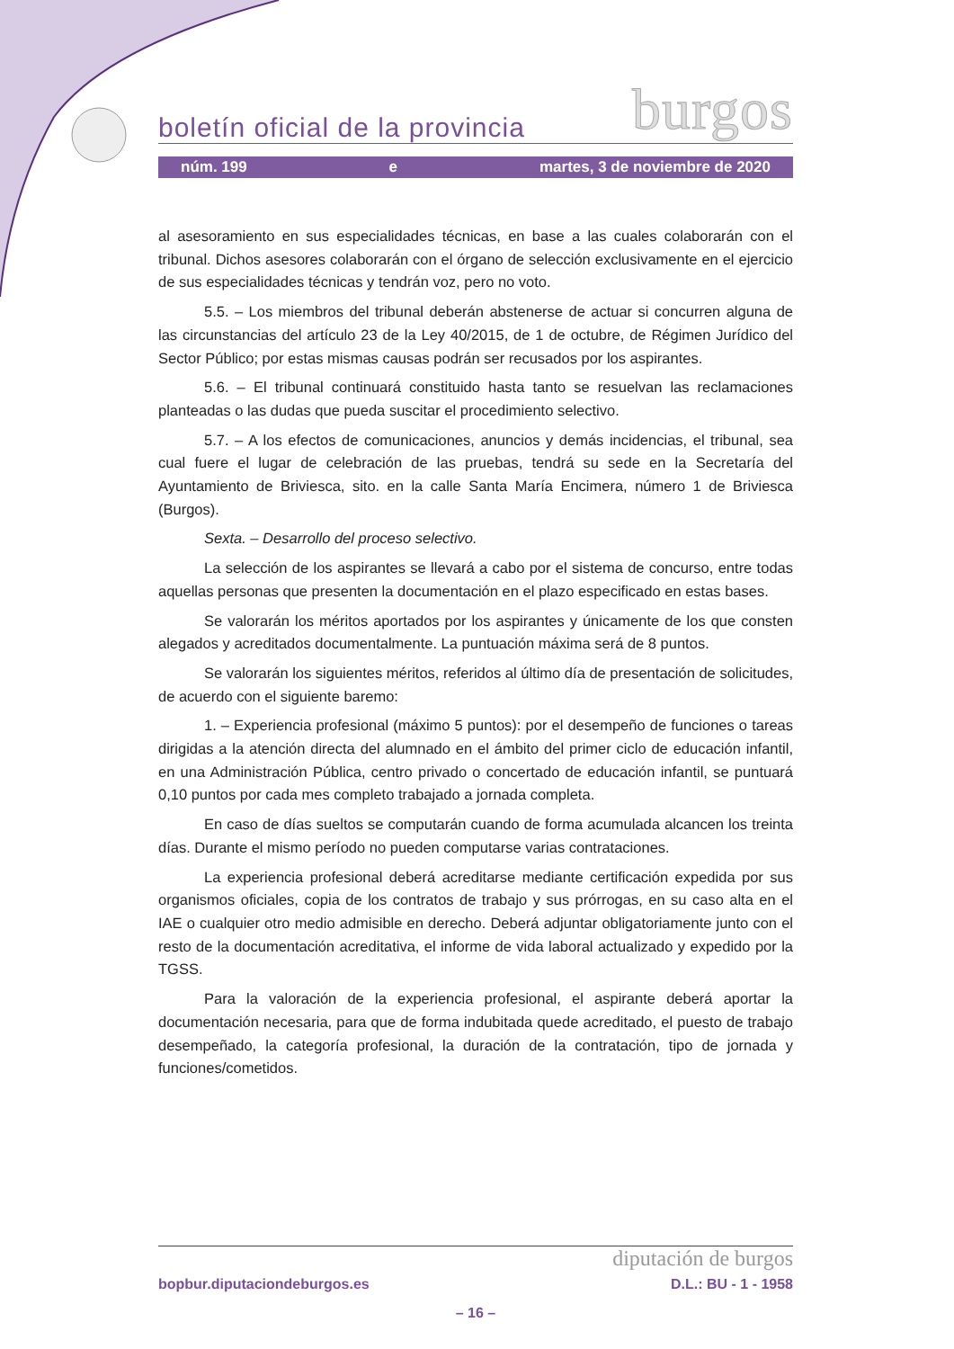boletín oficial de la provincia burgos
núm. 199 e martes, 3 de noviembre de 2020
al asesoramiento en sus especialidades técnicas, en base a las cuales colaborarán con el tribunal. Dichos asesores colaborarán con el órgano de selección exclusivamente en el ejercicio de sus especialidades técnicas y tendrán voz, pero no voto.
5.5. – Los miembros del tribunal deberán abstenerse de actuar si concurren alguna de las circunstancias del artículo 23 de la Ley 40/2015, de 1 de octubre, de Régimen Jurídico del Sector Público; por estas mismas causas podrán ser recusados por los aspirantes.
5.6. – El tribunal continuará constituido hasta tanto se resuelvan las reclamaciones planteadas o las dudas que pueda suscitar el procedimiento selectivo.
5.7. – A los efectos de comunicaciones, anuncios y demás incidencias, el tribunal, sea cual fuere el lugar de celebración de las pruebas, tendrá su sede en la Secretaría del Ayuntamiento de Briviesca, sito. en la calle Santa María Encimera, número 1 de Briviesca (Burgos).
Sexta. – Desarrollo del proceso selectivo.
La selección de los aspirantes se llevará a cabo por el sistema de concurso, entre todas aquellas personas que presenten la documentación en el plazo especificado en estas bases.
Se valorarán los méritos aportados por los aspirantes y únicamente de los que consten alegados y acreditados documentalmente. La puntuación máxima será de 8 puntos.
Se valorarán los siguientes méritos, referidos al último día de presentación de solicitudes, de acuerdo con el siguiente baremo:
1. – Experiencia profesional (máximo 5 puntos): por el desempeño de funciones o tareas dirigidas a la atención directa del alumnado en el ámbito del primer ciclo de educación infantil, en una Administración Pública, centro privado o concertado de educación infantil, se puntuará 0,10 puntos por cada mes completo trabajado a jornada completa.
En caso de días sueltos se computarán cuando de forma acumulada alcancen los treinta días. Durante el mismo período no pueden computarse varias contrataciones.
La experiencia profesional deberá acreditarse mediante certificación expedida por sus organismos oficiales, copia de los contratos de trabajo y sus prórrogas, en su caso alta en el IAE o cualquier otro medio admisible en derecho. Deberá adjuntar obligatoriamente junto con el resto de la documentación acreditativa, el informe de vida laboral actualizado y expedido por la TGSS.
Para la valoración de la experiencia profesional, el aspirante deberá aportar la documentación necesaria, para que de forma indubitada quede acreditado, el puesto de trabajo desempeñado, la categoría profesional, la duración de la contratación, tipo de jornada y funciones/cometidos.
diputación de burgos
bopbur.diputaciondeburgos.es D.L.: BU - 1 - 1958
– 16 –